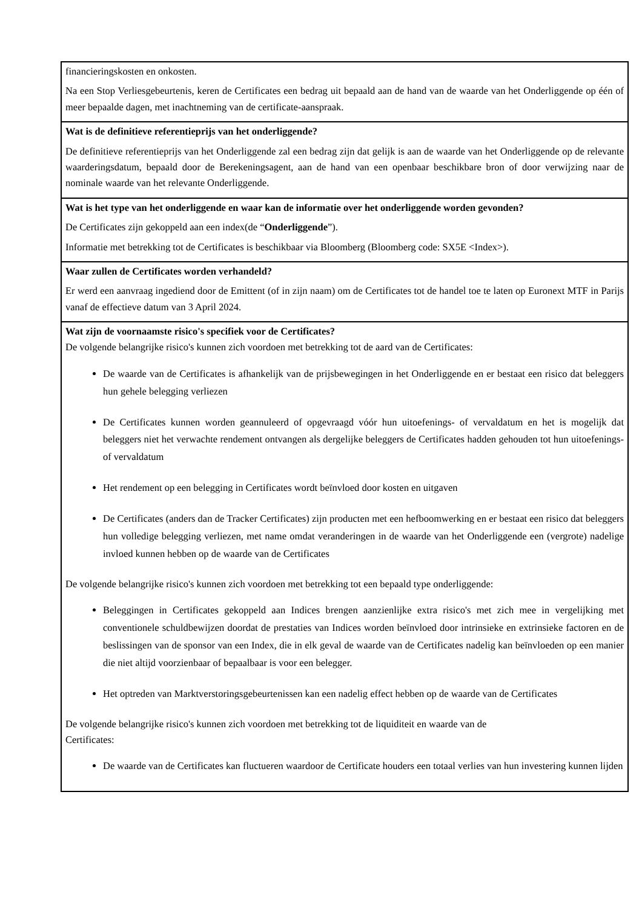| financieringskosten en onkosten. Na een Stop Verliesgebeurtenis, keren de Certificates een bedrag uit bepaald aan de hand van de waarde van het Onderliggende op één of meer bepaalde dagen, met inachtneming van de certificate-aanspraak. |
| Wat is de definitieve referentieprijs van het onderliggende? De definitieve referentieprijs van het Onderliggende zal een bedrag zijn dat gelijk is aan de waarde van het Onderliggende op de relevante waarderingsdatum, bepaald door de Berekeningsagent, aan de hand van een openbaar beschikbare bron of door verwijzing naar de nominale waarde van het relevante Onderliggende. |
| Wat is het type van het onderliggende en waar kan de informatie over het onderliggende worden gevonden? De Certificates zijn gekoppeld aan een index(de “ Onderliggende ”). Informatie met betrekking tot de Certificates is beschikbaar via Bloomberg (Bloomberg code: SX5E <Index>). |
| Waar zullen de Certificates worden verhandeld? Er werd een aanvraag ingediend door de Emittent (of in zijn naam) om de Certificates tot de handel toe te laten op Euronext MTF in Parijs vanaf de effectieve datum van 3 April 2024. |
| Wat zijn de voornaamste risico's specifiek voor de Certificates? De volgende belangrijke risico's kunnen zich voordoen met betrekking tot de aard van de Certificates: De waarde van de Certificates is afhankelijk van de prijsbewegingen in het Onderliggende en er bestaat een risico dat beleggers hun gehele belegging verliezen De Certificates kunnen worden geannuleerd of opgevraagd vóór hun uitoefenings- of vervaldatum en het is mogelijk dat beleggers niet het verwachte rendement ontvangen als dergelijke beleggers de Certificates hadden gehouden tot hun uitoefenings- of vervaldatum Het rendement op een belegging in Certificates wordt beïnvloed door kosten en uitgaven De Certificates (anders dan de Tracker Certificates) zijn producten met een hefboomwerking en er bestaat een risico dat beleggers hun volledige belegging verliezen, met name omdat veranderingen in de waarde van het Onderliggende een (vergrote) nadelige invloed kunnen hebben op de waarde van de Certificates De volgende belangrijke risico's kunnen zich voordoen met betrekking tot een bepaald type onderliggende: Beleggingen in Certificates gekoppeld aan Indices brengen aanzienlijke extra risico's met zich mee in vergelijking met conventionele schuldbewijzen doordat de prestaties van Indices worden beïnvloed door intrinsieke en extrinsieke factoren en de beslissingen van de sponsor van een Index, die in elk geval de waarde van de Certificates nadelig kan beïnvloeden op een manier die niet altijd voorzienbaar of bepaalbaar is voor een belegger. Het optreden van Marktverstoringsgebeurtenissen kan een nadelig effect hebben op de waarde van de Certificates De volgende belangrijke risico's kunnen zich voordoen met betrekking tot de liquiditeit en waarde van de Certificates: De waarde van de Certificates kan fluctueren waardoor de Certificate houders een totaal verlies van hun investering kunnen lijden |